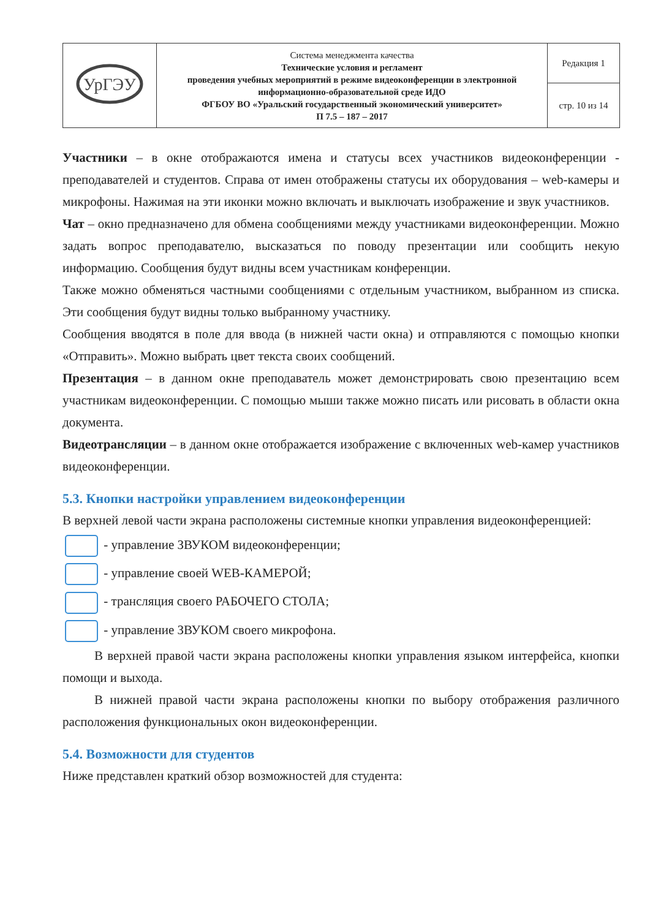| УрГЭУ | Система менеджмента качества Технические условия и регламент проведения учебных мероприятий в режиме видеоконференции в электронной информационно-образовательной среде ИДО ФГБОУ ВО «Уральский государственный экономический университет» П 7.5 – 187 – 2017 | Редакция 1 |
| | | стр. 10 из 14 |
Участники – в окне отображаются имена и статусы всех участников видеоконференции - преподавателей и студентов. Справа от имен отображены статусы их оборудования – web-камеры и микрофоны. Нажимая на эти иконки можно включать и выключать изображение и звук участников.
Чат – окно предназначено для обмена сообщениями между участниками видеоконференции. Можно задать вопрос преподавателю, высказаться по поводу презентации или сообщить некую информацию. Сообщения будут видны всем участникам конференции.
Также можно обменяться частными сообщениями с отдельным участником, выбранном из списка. Эти сообщения будут видны только выбранному участнику.
Сообщения вводятся в поле для ввода (в нижней части окна) и отправляются с помощью кнопки «Отправить». Можно выбрать цвет текста своих сообщений.
Презентация – в данном окне преподаватель может демонстрировать свою презентацию всем участникам видеоконференции. С помощью мыши также можно писать или рисовать в области окна документа.
Видеотрансляции – в данном окне отображается изображение с включенных web-камер участников видеоконференции.
5.3. Кнопки настройки управлением видеоконференции
В верхней левой части экрана расположены системные кнопки управления видеоконференцией:
- управление ЗВУКОМ видеоконференции;
- управление своей WEB-КАМЕРОЙ;
- трансляция своего РАБОЧЕГО СТОЛА;
- управление ЗВУКОМ своего микрофона.
В верхней правой части экрана расположены кнопки управления языком интерфейса, кнопки помощи и выхода.
В нижней правой части экрана расположены кнопки по выбору отображения различного расположения функциональных окон видеоконференции.
5.4. Возможности для студентов
Ниже представлен краткий обзор возможностей для студента: